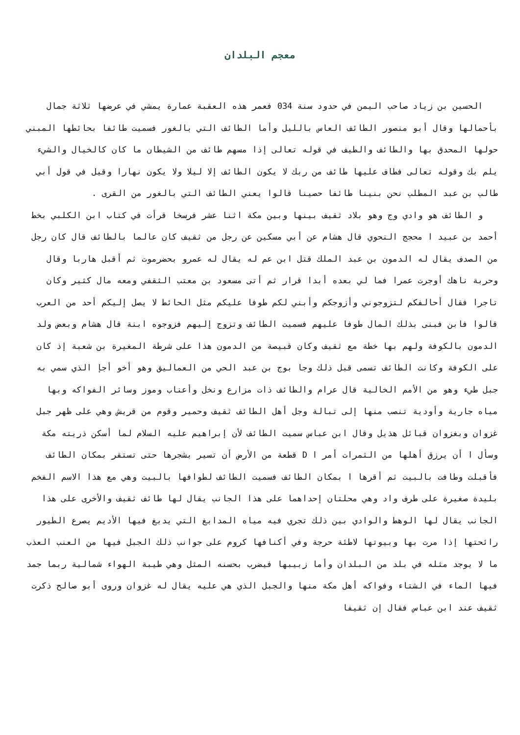معجم البلدان
الحسين بن زياد صاحب اليمن في حدود سنة 034 فعمر هذه العقبة عمارة يمشي في عرضها ثلاثة جمال بأحمالها وقال أبو منصور الطائف العاس بالليل وأما الطائف التي بالغور فسميت طائفا بحائطها المبني حولها المحدق بها والطائف والطيف في قوله تعالى إذا مسهم طائف من الشيطان ما كان كالخيال والشيء يلم بك وقوله تعالى فطاف عليها طائف من ربك لا يكون الطائف إلا ليلا ولا يكون نهارا وقيل في قول أبي طالب بن عبد المطلب نحن بنينا طائفا حصينا قالوا يعني الطائف التي بالغور من القرى .
و الطائف هو وادي وج وهو بلاد ثقيف بينها وبين مكة اثنا عشر فرسخا قرأت في كتاب ابن الكلبي بخط أحمد بن عبيد ا محجج النحوي قال هشام عن أبي مسكين عن رجل من ثقيف كان عالما بالطائف قال كان رجل من الصدف يقال له الدمون بن عبد الملك قتل ابن عم له يقال له عمرو بحضرموت ثم أقبل هاربا وقال وحربة ناهك أوجرت عمرا فما لي بعده أبدا قرار ثم أتى مسعود بن معتب الثقفي ومعه مال كثير وكان تاجرا فقال أحالفكم لتزوجوني وأزوجكم وأبني لكم طوفا عليكم مثل الحائط لا يصل إليكم أحد من العرب قالوا فابن فبنى بذلك المال طوفا عليهم فسميت الطائف وتزوج إليهم فزوجوه ابنة قال هشام وبعض ولد الدمون بالكوفة ولهم بها خطة مع ثقيف وكان قبيصة من الدمون هذا على شرطة المغيرة بن شعبة إذ كان على الكوفة وكانت الطائف تسمى قبل ذلك وجا بوج بن عبد الحي من العماليق وهو أخو أجإ الذي سمي به جبل طيء وهو من الأمم الخالية قال عرام والطائف ذات مزارع ونخل وأعناب وموز وسائر الفواكه وبها مياه جارية وأودية تنصب منها إلى تبالة وجل أهل الطائف ثقيف وحمير وقوم من قريش وهي على ظهر جبل غزوان وبغزوان قبائل هذيل وقال ابن عباس سميت الطائف لأن إبراهيم عليه السلام لما أسكن ذريته مكة وسأل ا أن يرزق أهلها من الثمرات أمر ا D قطعة من الأرض أن تسير بشجرها حتى تستقر بمكان الطائف فأقبلت وطافت بالبيت ثم أقرها ا بمكان الطائف فسميت الطائف لطوافها بالبيت وهي مع هذا الاسم الفخم بليدة صغيرة على طرف واد وهي محلتان إحداهما على هذا الجانب يقال لها طائف ثقيف والأخرى على هذا الجانب يقال لها الوهط والوادي بين ذلك تجري فيه مياه المدابغ التي يدبغ فيها الأديم يصرع الطيور رائحتها إذا مرت بها وبيوتها لاطئة حرجة وفي أكنافها كروم على جوانب ذلك الجبل فيها من العنب العذب ما لا يوجد مثله في بلد من البلدان وأما زبيبها فيضرب بحسنه المثل وهي طيبة الهواء شمالية ربما جمد فيها الماء في الشتاء وفواكه أهل مكة منها والجبل الذي هي عليه يقال له غزوان وروى أبو صالح ذكرت ثقيف عند ابن عباس فقال إن ثقيفا